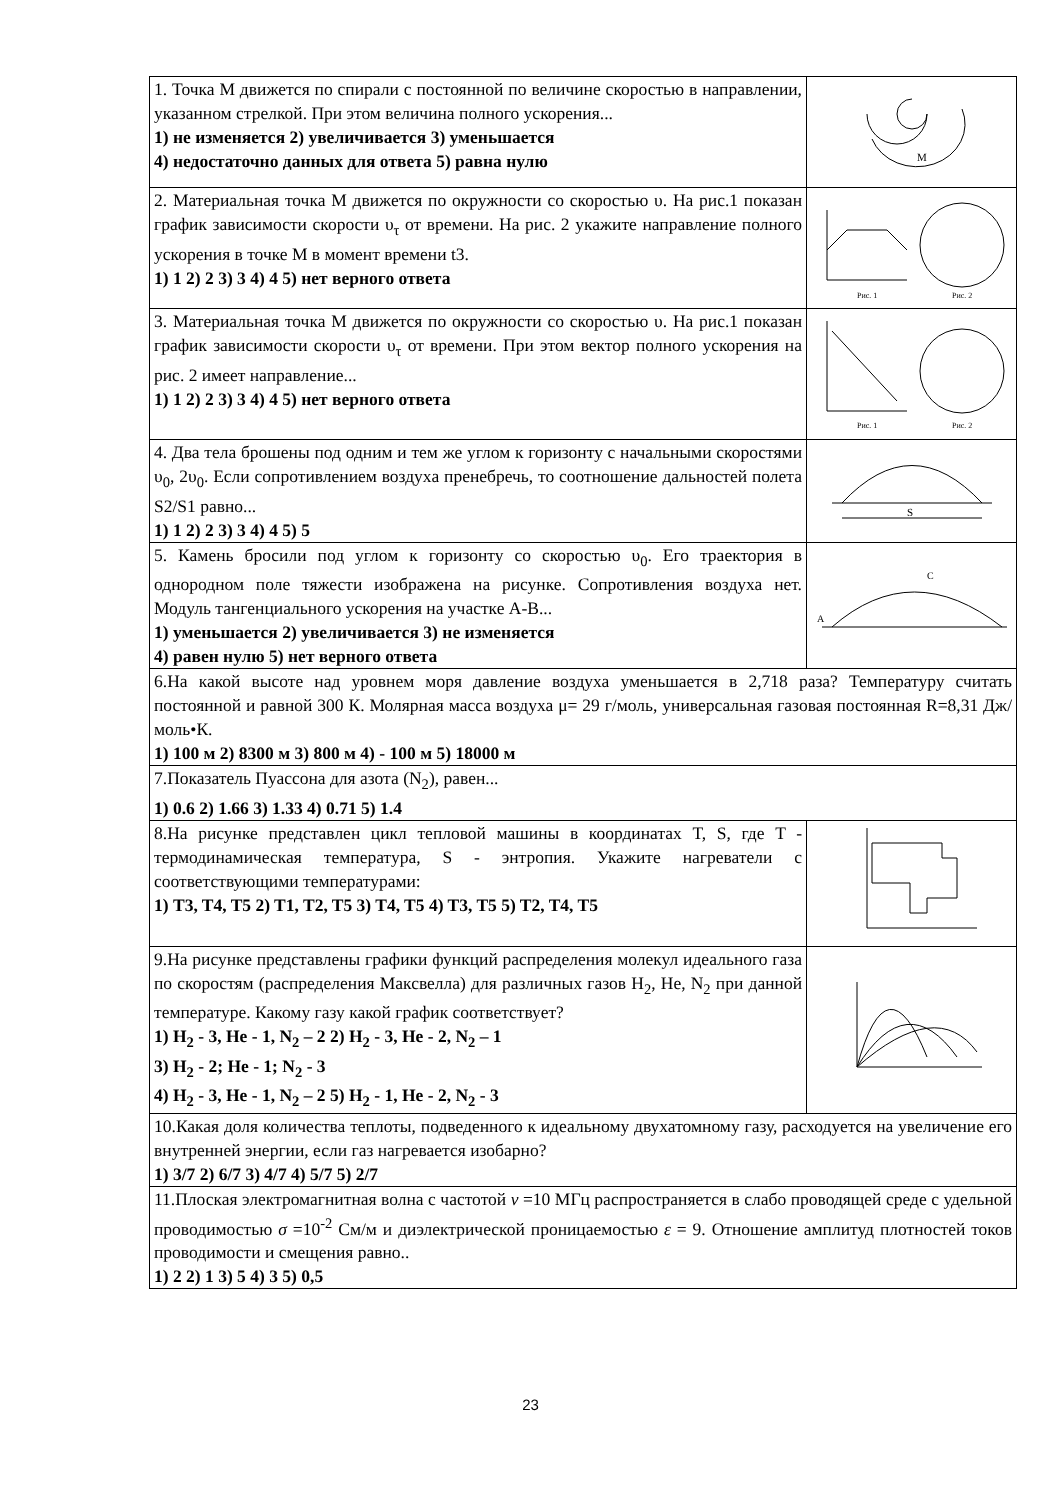| 1. Точка М движется по спирали с постоянной по величине скоростью в направлении, указанном стрелкой. При этом величина полного ускорения... 1) не изменяется 2) увеличивается 3) уменьшается 4) недостаточно данных для ответа 5) равна нулю | M |
| 2. Материальная точка М движется по окружности со скоростью υ. На рис.1 показан график зависимости скорости υ<sub>τ</sub> от времени. На рис. 2 укажите направление полного ускорения в точке М в момент времени t3. 1) 1 2) 2 3) 3 4) 4 5) нет верного ответа | Рис. 1 Рис. 2 |
| 3. Материальная точка М движется по окружности со скоростью υ. На рис.1 показан график зависимости скорости υ<sub>τ</sub> от времени. При этом вектор полного ускорения на рис. 2 имеет направление... 1) 1 2) 2 3) 3 4) 4 5) нет верного ответа | Рис. 1 Рис. 2 |
| 4. Два тела брошены под одним и тем же углом к горизонту с начальными скоростями υ<sub>0</sub>, 2υ<sub>0</sub>. Если сопротивлением воздуха пренебречь, то соотношение дальностей полета S2/S1 равно... 1) 1 2) 2 3) 3 4) 4 5) 5 | S |
| 5. Камень бросили под углом к горизонту со скоростью υ<sub>0</sub>. Его траектория в однородном поле тяжести изображена на рисунке. Сопротивления воздуха нет. Модуль тангенциального ускорения на участке А-В... 1) уменьшается 2) увеличивается 3) не изменяется 4) равен нулю 5) нет верного ответа | A C |
| 6.На какой высоте над уровнем моря давление воздуха уменьшается в 2,718 раза? Температуру считать постоянной и равной 300 К. Молярная масса воздуха μ= 29 г/моль, универсальная газовая постоянная R=8,31 Дж/моль•К. 1) 100 м 2) 8300 м 3) 800 м 4) - 100 м 5) 18000 м | |
| 7.Показатель Пуассона для азота (N<sub>2</sub>), равен... 1) 0.6 2) 1.66 3) 1.33 4) 0.71 5) 1.4 | |
| 8.На рисунке представлен цикл тепловой машины в координатах T, S, где T - термодинамическая температура, S - энтропия. Укажите нагреватели с соответствующими температурами: 1) T3, T4, T5 2) T1, T2, T5 3) T4, T5 4) T3, T5 5) T2, T4, T5 | |
| 9.На рисунке представлены графики функций распределения молекул идеального газа по скоростям (распределения Максвелла) для различных газов H<sub>2</sub>, He, N<sub>2</sub> при данной температуре. Какому газу какой график соответствует? 1) H<sub>2</sub> - 3, He - 1, N<sub>2</sub> – 2 2) H<sub>2</sub> - 3, He - 2, N<sub>2</sub> – 1 3) H<sub>2</sub> - 2; He - 1; N<sub>2</sub> - 3 4) H<sub>2</sub> - 3, He - 1, N<sub>2</sub> – 2 5) H<sub>2</sub> - 1, He - 2, N<sub>2</sub> - 3 | |
| 10.Какая доля количества теплоты, подведенного к идеальному двухатомному газу, расходуется на увеличение его внутренней энергии, если газ нагревается изобарно? 1) 3/7 2) 6/7 3) 4/7 4) 5/7 5) 2/7 | |
| 11.Плоская электромагнитная волна с частотой ν =10 МГц распространяется в слабо проводящей среде с удельной проводимостью σ =10<sup>-2</sup> См/м и диэлектрической проницаемостью ε = 9. Отношение амплитуд плотностей токов проводимости и смещения равно.. 1) 2 2) 1 3) 5 4) 3 5) 0,5 | |
23